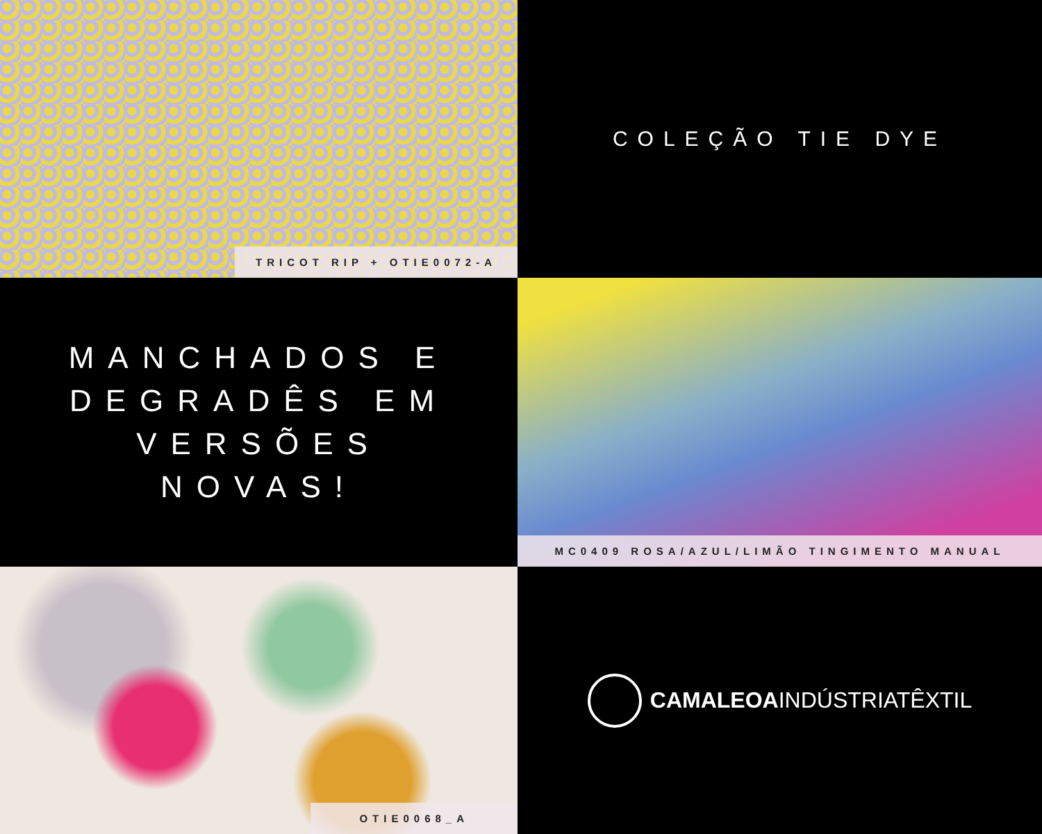TRICOT RIP + OTIE0072-A
COLEÇÃO TIE DYE
MANCHADOS E
DEGRADÊS EM
VERSÕES
NOVAS!
MC0409 ROSA/AZUL/LIMÃO TINGIMENTO MANUAL
OTIE0068_A
CAMALEOAINDÚSTRIATÊXTIL